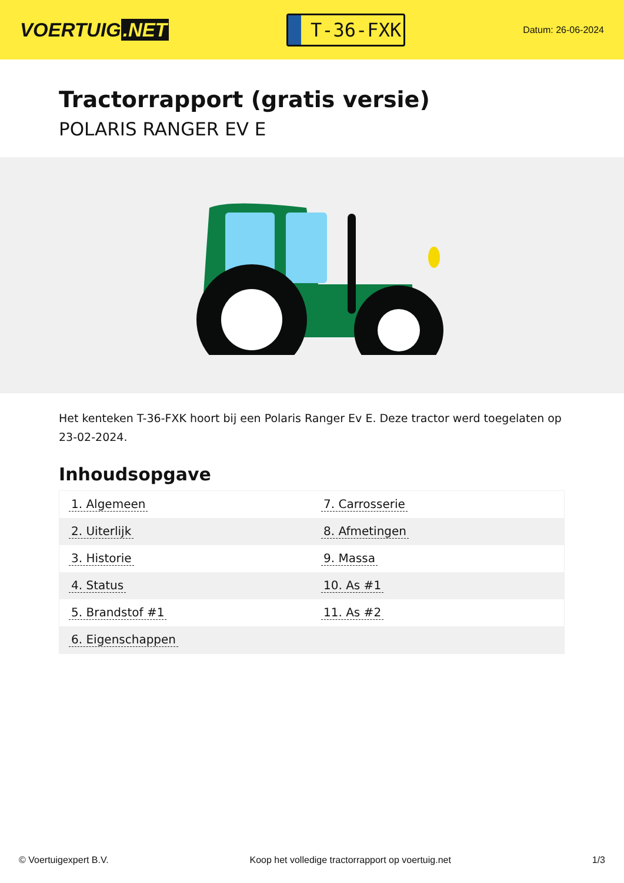VOERTUIG.NET
T-36-FXK
Datum: 26-06-2024
Tractorrapport (gratis versie)
POLARIS RANGER EV E
Het kenteken T-36-FXK hoort bij een Polaris Ranger Ev E. Deze tractor werd toegelaten op 23-02-2024.
Inhoudsopgave
| 1. Algemeen | 7. Carrosserie |
| 2. Uiterlijk | 8. Afmetingen |
| 3. Historie | 9. Massa |
| 4. Status | 10. As #1 |
| 5. Brandstof #1 | 11. As #2 |
| 6. Eigenschappen | |
© Voertuigexpert B.V. Koop het volledige tractorrapport op voertuig.net 1/3